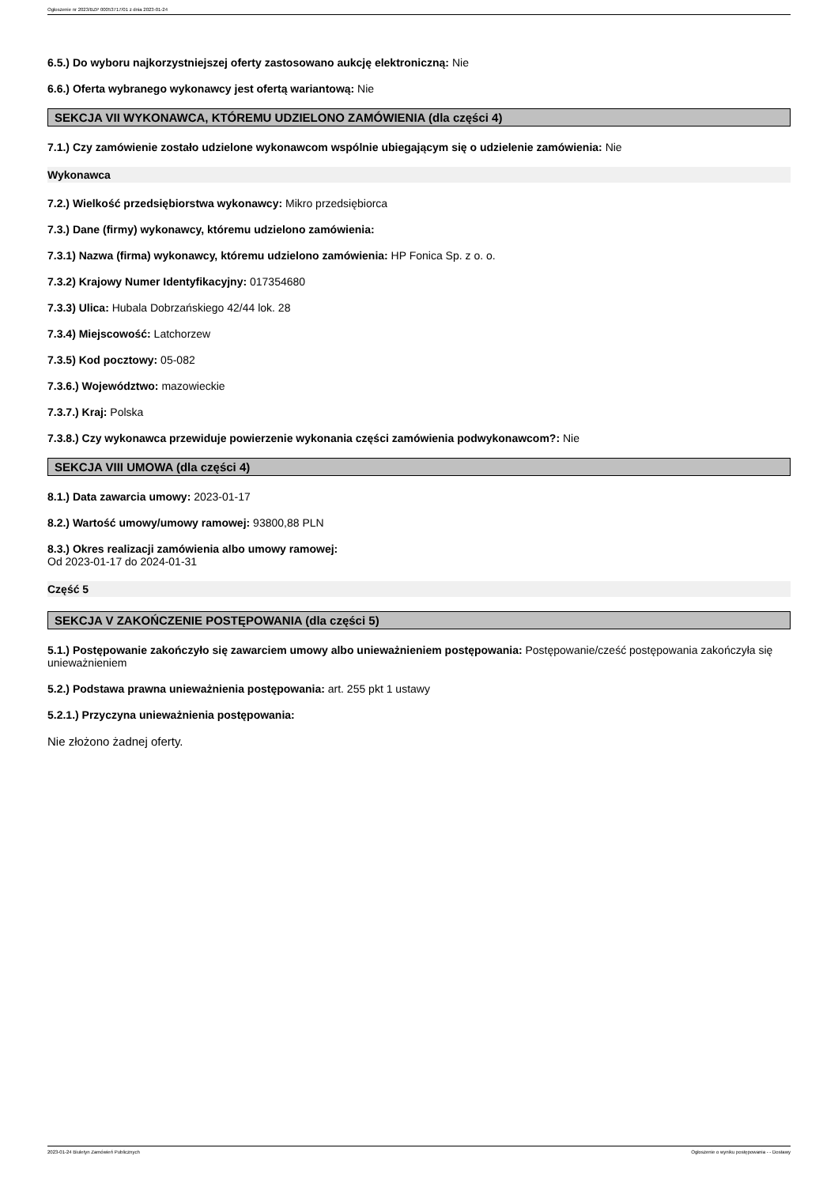Ogłoszenie nr 2023/BZP 00053717/01 z dnia 2023-01-24
6.5.) Do wyboru najkorzystniejszej oferty zastosowano aukcję elektroniczną: Nie
6.6.) Oferta wybranego wykonawcy jest ofertą wariantową: Nie
SEKCJA VII WYKONAWCA, KTÓREMU UDZIELONO ZAMÓWIENIA (dla części 4)
7.1.) Czy zamówienie zostało udzielone wykonawcom wspólnie ubiegającym się o udzielenie zamówienia: Nie
Wykonawca
7.2.) Wielkość przedsiębiorstwa wykonawcy: Mikro przedsiębiorca
7.3.) Dane (firmy) wykonawcy, któremu udzielono zamówienia:
7.3.1) Nazwa (firma) wykonawcy, któremu udzielono zamówienia: HP Fonica Sp. z o. o.
7.3.2) Krajowy Numer Identyfikacyjny: 017354680
7.3.3) Ulica: Hubala Dobrzańskiego 42/44 lok. 28
7.3.4) Miejscowość: Latchorzew
7.3.5) Kod pocztowy: 05-082
7.3.6.) Województwo: mazowieckie
7.3.7.) Kraj: Polska
7.3.8.) Czy wykonawca przewiduje powierzenie wykonania części zamówienia podwykonawcom?: Nie
SEKCJA VIII UMOWA (dla części 4)
8.1.) Data zawarcia umowy: 2023-01-17
8.2.) Wartość umowy/umowy ramowej: 93800,88 PLN
8.3.) Okres realizacji zamówienia albo umowy ramowej:
Od 2023-01-17 do 2024-01-31
Część 5
SEKCJA V ZAKOŃCZENIE POSTĘPOWANIA (dla części 5)
5.1.) Postępowanie zakończyło się zawarciem umowy albo unieważnieniem postępowania: Postępowanie/cześć postępowania zakończyła się unieważnieniem
5.2.) Podstawa prawna unieważnienia postępowania: art. 255 pkt 1 ustawy
5.2.1.) Przyczyna unieważnienia postępowania:
Nie złożono żadnej oferty.
2023-01-24 Biuletyn Zamówień Publicznych Ogłoszenie o wyniku postępowania - - Dostawy